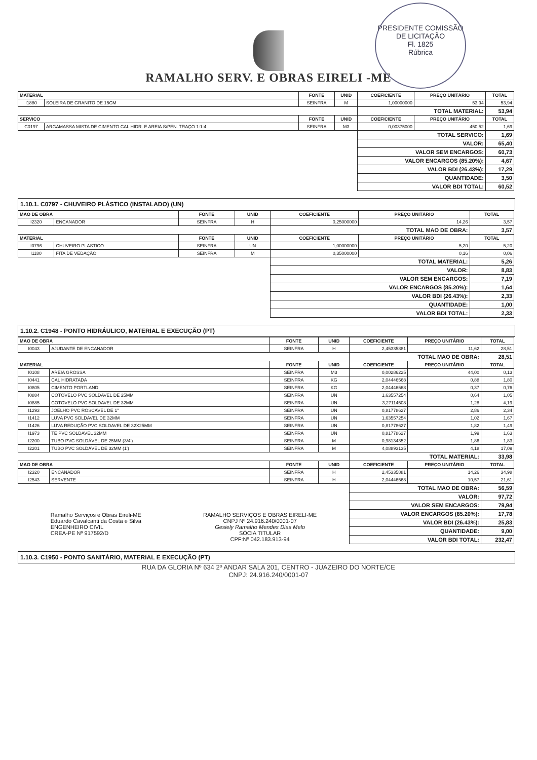PRESIDENTE COMISSÃO DE LICITAÇÃO
Fl. 1825
Rúbrica
RAMALHO SERV. E OBRAS EIRELI -ME
| MATERIAL | | FONTE | UNID | COEFICIENTE | PREÇO UNITÁRIO | TOTAL |
| --- | --- | --- | --- | --- | --- | --- |
| I1880 | SOLEIRA DE GRANITO DE 15CM | SEINFRA | M | 1,00000000 | 53,94 | 53,94 |
| | | | | TOTAL MATERIAL: | | 53,94 |
| SERVICO | | FONTE | UNID | COEFICIENTE | PREÇO UNITÁRIO | TOTAL |
| C0197 | ARGAMASSA MISTA DE CIMENTO CAL HIDR. E AREIA S/PEN. TRAÇO 1:1:4 | SEINFRA | M3 | 0,00375000 | 450,52 | 1,69 |
| | | | | TOTAL SERVICO: | | 1,69 |
| | | | | VALOR: | | 65,40 |
| | | | | VALOR SEM ENCARGOS: | | 60,73 |
| | | | | VALOR ENCARGOS (85.20%): | | 4,67 |
| | | | | VALOR BDI (26.43%): | | 17,29 |
| | | | | QUANTIDADE: | | 3,50 |
| | | | | VALOR BDI TOTAL: | | 60,52 |
1.10.1. C0797 - CHUVEIRO PLÁSTICO (INSTALADO) (UN)
| MAO DE OBRA | | FONTE | UNID | COEFICIENTE | PREÇO UNITÁRIO | TOTAL |
| --- | --- | --- | --- | --- | --- | --- |
| I2320 | ENCANADOR | SEINFRA | H | 0,25000000 | 14,26 | 3,57 |
| | | | | TOTAL MAO DE OBRA: | | 3,57 |
| MATERIAL | | FONTE | UNID | COEFICIENTE | PREÇO UNITÁRIO | TOTAL |
| I0796 | CHUVEIRO PLASTICO | SEINFRA | UN | 1,00000000 | 5,20 | 5,20 |
| I1180 | FITA DE VEDAÇÃO | SEINFRA | M | 0,35000000 | 0,16 | 0,06 |
| | | | | TOTAL MATERIAL: | | 5,26 |
| | | | | VALOR: | | 8,83 |
| | | | | VALOR SEM ENCARGOS: | | 7,19 |
| | | | | VALOR ENCARGOS (85.20%): | | 1,64 |
| | | | | VALOR BDI (26.43%): | | 2,33 |
| | | | | QUANTIDADE: | | 1,00 |
| | | | | VALOR BDI TOTAL: | | 2,33 |
1.10.2. C1948 - PONTO HIDRÁULICO, MATERIAL E EXECUÇÃO (PT)
| MAO DE OBRA | | FONTE | UNID | COEFICIENTE | PREÇO UNITÁRIO | TOTAL |
| --- | --- | --- | --- | --- | --- | --- |
| I0043 | AJUDANTE DE ENCANADOR | SEINFRA | H | 2,45335881 | 11,62 | 28,51 |
| | | | | TOTAL MAO DE OBRA: | | 28,51 |
| MATERIAL | | FONTE | UNID | COEFICIENTE | PREÇO UNITÁRIO | TOTAL |
| I0108 | AREIA GROSSA | SEINFRA | M3 | 0,00286225 | 44,00 | 0,13 |
| I0441 | CAL HIDRATADA | SEINFRA | KG | 2,04446568 | 0,88 | 1,80 |
| I0805 | CIMENTO PORTLAND | SEINFRA | KG | 2,04446568 | 0,37 | 0,76 |
| I0884 | COTOVELO PVC SOLDAVEL DE 25MM | SEINFRA | UN | 1,63557254 | 0,64 | 1,05 |
| I0885 | COTOVELO PVC SOLDAVEL DE 32MM | SEINFRA | UN | 3,27114508 | 1,28 | 4,19 |
| I1293 | JOELHO PVC ROSCAVEL DE 1" | SEINFRA | UN | 0,81778627 | 2,86 | 2,34 |
| I1412 | LUVA PVC SOLDAVEL DE 32MM | SEINFRA | UN | 1,63557254 | 1,02 | 1,67 |
| I1426 | LUVA REDUÇÃO PVC SOLDAVEL DE 32X25MM | SEINFRA | UN | 0,81778627 | 1,82 | 1,49 |
| I1973 | TE PVC SOLDAVEL 32MM | SEINFRA | UN | 0,81778627 | 1,99 | 1,63 |
| I2200 | TUBO PVC SOLDÁVEL DE 25MM (3/4') | SEINFRA | M | 0,98134352 | 1,86 | 1,83 |
| I2201 | TUBO PVC SOLDÁVEL DE 32MM (1') | SEINFRA | M | 4,08893135 | 4,18 | 17,09 |
| | | | | TOTAL MATERIAL: | | 33,98 |
| MAO DE OBRA | | FONTE | UNID | COEFICIENTE | PREÇO UNITÁRIO | TOTAL |
| I2320 | ENCANADOR | SEINFRA | H | 2,45335881 | 14,26 | 34,98 |
| I2543 | SERVENTE | SEINFRA | H | 2,04446568 | 10,57 | 21,61 |
| | | | | TOTAL MAO DE OBRA: | | 56,59 |
| | | | | VALOR: | | 97,72 |
| | | | | VALOR SEM ENCARGOS: | | 79,94 |
| Ramalho Serviços e Obras Eireli-ME Eduardo Cavalcanti da Costa e Silva ENGENHEIRO CIVIL CREA-PE Nº 917592/D RAMALHO SERVIÇOS E OBRAS EIRELI-ME CNPJ Nº 24.916.240/0001-07 Gesiely Ramalho Mendes Dias Melo SÓCIA TITULAR CPF:Nº 042.183.913-94 | | | | VALOR ENCARGOS (85.20%): | | 17,78 |
| | | | | VALOR BDI (26.43%): | | 25,83 |
| | | | | QUANTIDADE: | | 9,00 |
| | | | | VALOR BDI TOTAL: | | 232,47 |
1.10.3. C1950 - PONTO SANITÁRIO, MATERIAL E EXECUÇÃO (PT)
RUA DA GLORIA Nº 634 2º ANDAR SALA 201, CENTRO - JUAZEIRO DO NORTE/CE
CNPJ: 24.916.240/0001-07